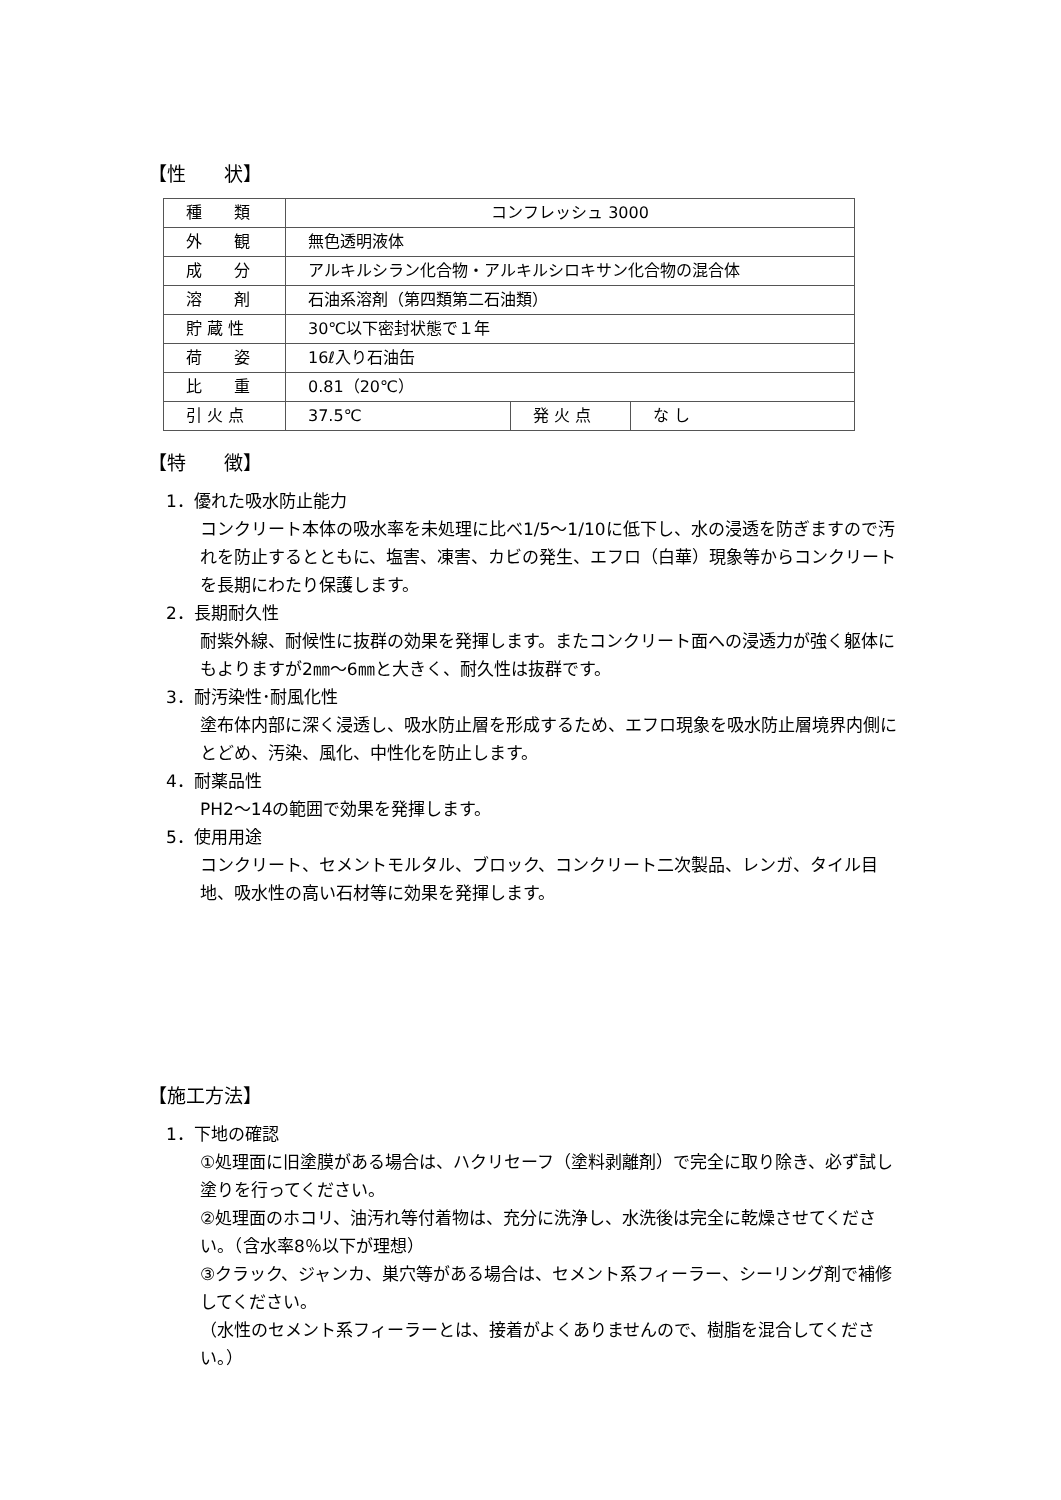【性　　状】
| 種 類 | コンフレッシュ 3000 | | |
| 外 観 | 無色透明液体 | | |
| 成 分 | アルキルシラン化合物・アルキルシロキサン化合物の混合体 | | |
| 溶 剤 | 石油系溶剤（第四類第二石油類） | | |
| 貯 蔵 性 | 30℃以下密封状態で１年 | | |
| 荷 姿 | 16ℓ入り石油缶 | | |
| 比 重 | 0.81（20℃） | | |
| 引 火 点 | 37.5℃ | 発 火 点 | な し |
【特　　徴】
1．優れた吸水防止能力
コンクリート本体の吸水率を未処理に比べ1/5～1/10に低下し、水の浸透を防ぎますので汚れを防止するとともに、塩害、凍害、カビの発生、エフロ（白華）現象等からコンクリートを長期にわたり保護します。
2．長期耐久性
耐紫外線、耐候性に抜群の効果を発揮します。またコンクリート面への浸透力が強く躯体にもよりますが2㎜～6㎜と大きく、耐久性は抜群です。
3．耐汚染性･耐風化性
塗布体内部に深く浸透し、吸水防止層を形成するため、エフロ現象を吸水防止層境界内側にとどめ、汚染、風化、中性化を防止します。
4．耐薬品性
PH2～14の範囲で効果を発揮します。
5．使用用途
コンクリート、セメントモルタル、ブロック、コンクリート二次製品、レンガ、タイル目地、吸水性の高い石材等に効果を発揮します。
【施工方法】
1．下地の確認
①処理面に旧塗膜がある場合は、ハクリセーフ（塗料剥離剤）で完全に取り除き、必ず試し塗りを行ってください。
②処理面のホコリ、油汚れ等付着物は、充分に洗浄し、水洗後は完全に乾燥させてください。（含水率8％以下が理想）
③クラック、ジャンカ、巣穴等がある場合は、セメント系フィーラー、シーリング剤で補修してください。
（水性のセメント系フィーラーとは、接着がよくありませんので、樹脂を混合してください。）